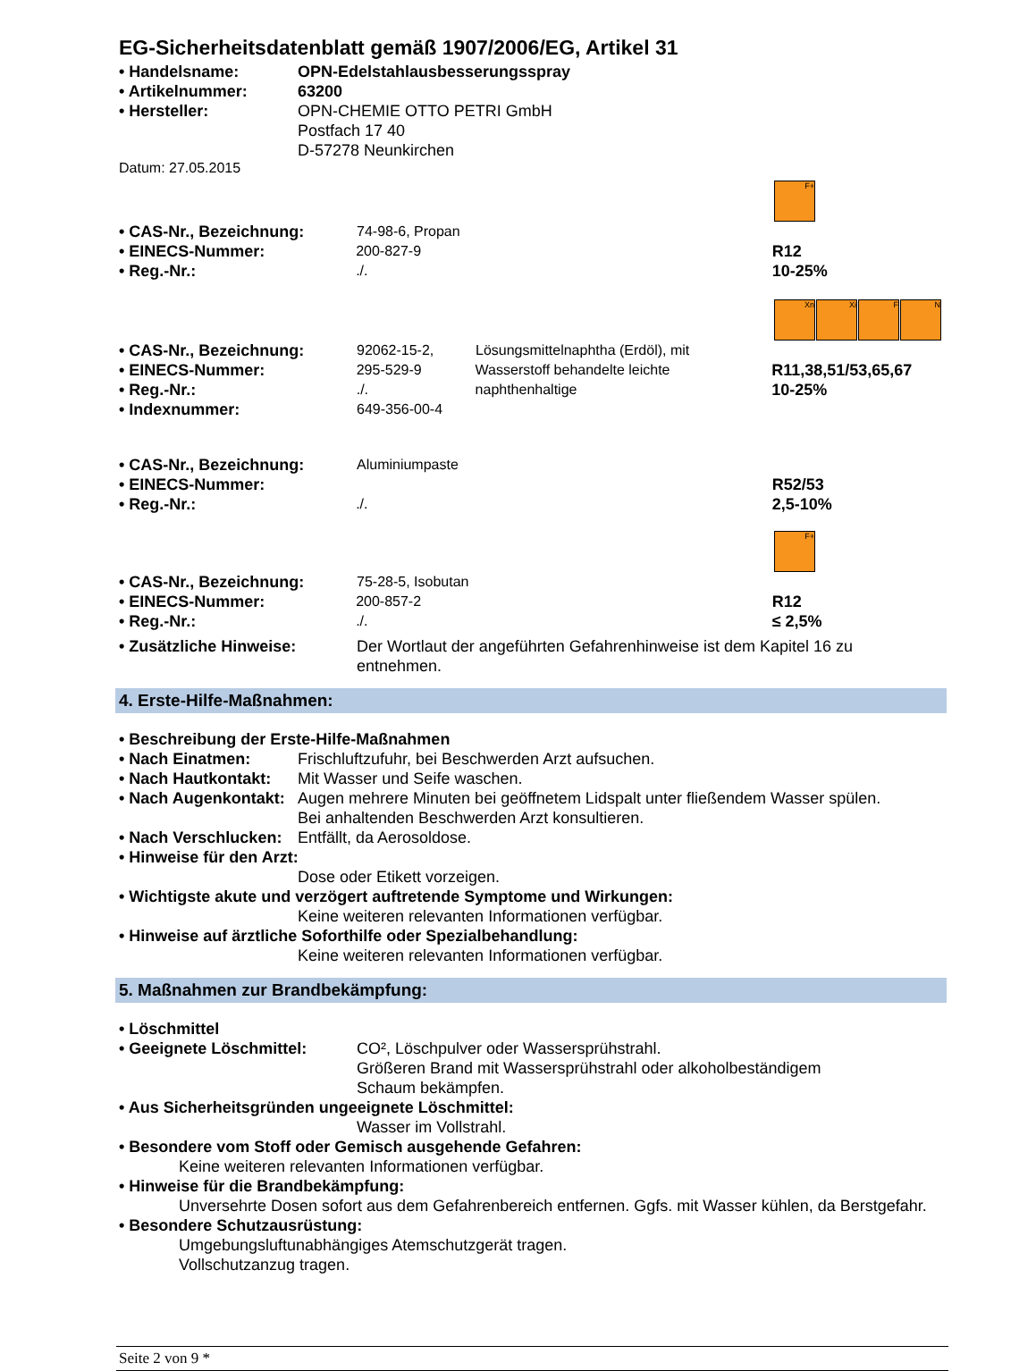EG-Sicherheitsdatenblatt gemäß 1907/2006/EG, Artikel 31
• Handelsname: OPN-Edelstahlausbesserungsspray
• Artikelnummer: 63200
• Hersteller: OPN-CHEMIE OTTO PETRI GmbH
Postfach 17 40
D-57278 Neunkirchen
Datum: 27.05.2015
F+
• CAS-Nr., Bezeichnung: 74-98-6, Propan
• EINECS-Nummer: 200-827-9 R12
• Reg.-Nr.:./. 10-25%
Xn Xi F N
• CAS-Nr., Bezeichnung: 92062-15-2, Lösungsmittelnaphtha (Erdöl), mit
• EINECS-Nummer: 295-529-9 Wasserstoff behandelte leichte R11,38,51/53,65,67
• Reg.-Nr.:./. naphthenhaltige 10-25%
• Indexnummer: 649-356-00-4
• CAS-Nr., Bezeichnung: Aluminiumpaste
• EINECS-Nummer: R52/53
• Reg.-Nr.:./. 2,5-10%
F+
• CAS-Nr., Bezeichnung: 75-28-5, Isobutan
• EINECS-Nummer: 200-857-2 R12
• Reg.-Nr.:./. ≤ 2,5%
• Zusätzliche Hinweise: Der Wortlaut der angeführten Gefahrenhinweise ist dem Kapitel 16 zu entnehmen.
4. Erste-Hilfe-Maßnahmen:
• Beschreibung der Erste-Hilfe-Maßnahmen
• Nach Einatmen: Frischluftzufuhr, bei Beschwerden Arzt aufsuchen.
• Nach Hautkontakt: Mit Wasser und Seife waschen.
• Nach Augenkontakt: Augen mehrere Minuten bei geöffnetem Lidspalt unter fließendem Wasser spülen.
Bei anhaltenden Beschwerden Arzt konsultieren.
• Nach Verschlucken: Entfällt, da Aerosoldose.
• Hinweise für den Arzt:
Dose oder Etikett vorzeigen.
• Wichtigste akute und verzögert auftretende Symptome und Wirkungen:
Keine weiteren relevanten Informationen verfügbar.
• Hinweise auf ärztliche Soforthilfe oder Spezialbehandlung:
Keine weiteren relevanten Informationen verfügbar.
5. Maßnahmen zur Brandbekämpfung:
• Löschmittel
• Geeignete Löschmittel: CO², Löschpulver oder Wassersprühstrahl.
Größeren Brand mit Wassersprühstrahl oder alkoholbeständigem Schaum bekämpfen.
• Aus Sicherheitsgründen ungeeignete Löschmittel:
Wasser im Vollstrahl.
• Besondere vom Stoff oder Gemisch ausgehende Gefahren:
Keine weiteren relevanten Informationen verfügbar.
• Hinweise für die Brandbekämpfung:
Unversehrte Dosen sofort aus dem Gefahrenbereich entfernen. Ggfs. mit Wasser kühlen, da Berstgefahr.
• Besondere Schutzausrüstung:
Umgebungsluftunabhängiges Atemschutzgerät tragen.
Vollschutzanzug tragen.
Seite 2 von 9 *